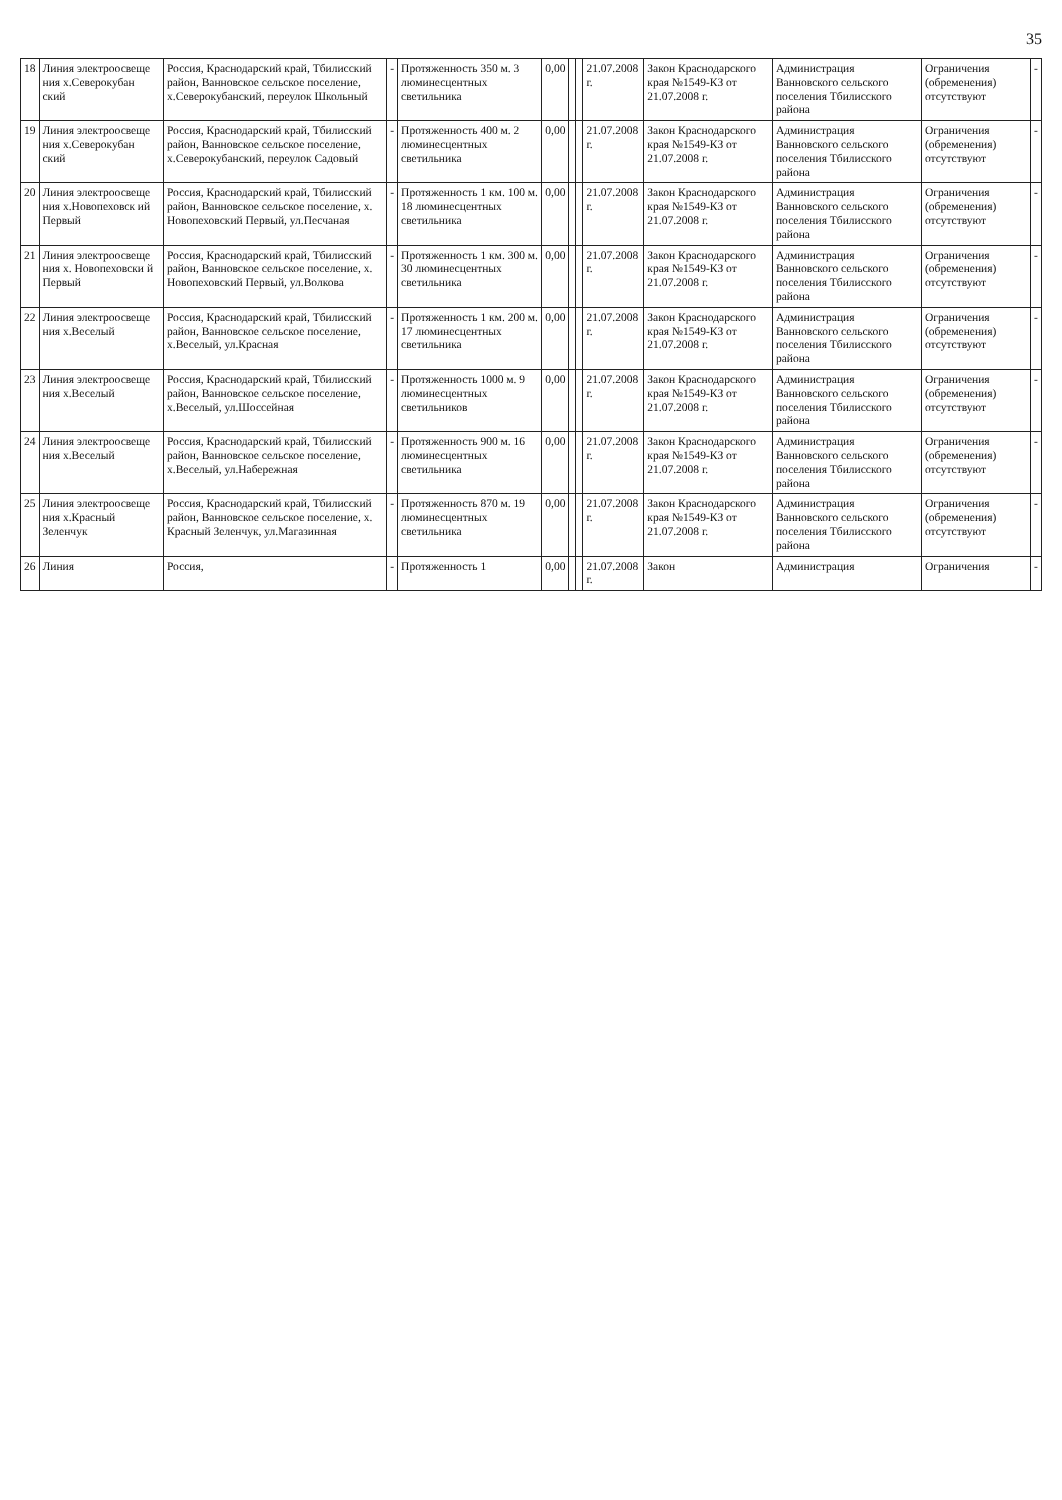35
| 18 | Линия электроосвеще ния х.Северокубан ский | Россия, Краснодарский край, Тбилисский район, Ванновское сельское поселение, х.Северокубанский, переулок Школьный | - | Протяженность 350 м. 3 люминесцентных светильника | 0,00 | | | 21.07.2008 г. | Закон Краснодарского края №1549-КЗ от 21.07.2008 г. | Администрация Ванновского сельского поселения Тбилисского района | Ограничения (обременения) отсутствуют | - |
| 19 | Линия электроосвеще ния х.Северокубан ский | Россия, Краснодарский край, Тбилисский район, Ванновское сельское поселение, х.Северокубанский, переулок Садовый | - | Протяженность 400 м. 2 люминесцентных светильника | 0,00 | | | 21.07.2008 г. | Закон Краснодарского края №1549-КЗ от 21.07.2008 г. | Администрация Ванновского сельского поселения Тбилисского района | Ограничения (обременения) отсутствуют | - |
| 20 | Линия электроосвеще ния х.Новопеховск ий Первый | Россия, Краснодарский край, Тбилисский район, Ванновское сельское поселение, х. Новопеховский Первый, ул.Песчаная | - | Протяженность 1 км. 100 м. 18 люминесцентных светильника | 0,00 | | | 21.07.2008 г. | Закон Краснодарского края №1549-КЗ от 21.07.2008 г. | Администрация Ванновского сельского поселения Тбилисского района | Ограничения (обременения) отсутствуют | - |
| 21 | Линия электроосвеще ния х. Новопеховски й Первый | Россия, Краснодарский край, Тбилисский район, Ванновское сельское поселение, х. Новопеховский Первый, ул.Волкова | - | Протяженность 1 км. 300 м. 30 люминесцентных светильника | 0,00 | | | 21.07.2008 г. | Закон Краснодарского края №1549-КЗ от 21.07.2008 г. | Администрация Ванновского сельского поселения Тбилисского района | Ограничения (обременения) отсутствуют | - |
| 22 | Линия электроосвеще ния х.Веселый | Россия, Краснодарский край, Тбилисский район, Ванновское сельское поселение, х.Веселый, ул.Красная | - | Протяженность 1 км. 200 м. 17 люминесцентных светильника | 0,00 | | | 21.07.2008 г. | Закон Краснодарского края №1549-КЗ от 21.07.2008 г. | Администрация Ванновского сельского поселения Тбилисского района | Ограничения (обременения) отсутствуют | - |
| 23 | Линия электроосвеще ния х.Веселый | Россия, Краснодарский край, Тбилисский район, Ванновское сельское поселение, х.Веселый, ул.Шоссейная | - | Протяженность 1000 м. 9 люминесцентных светильников | 0,00 | | | 21.07.2008 г. | Закон Краснодарского края №1549-КЗ от 21.07.2008 г. | Администрация Ванновского сельского поселения Тбилисского района | Ограничения (обременения) отсутствуют | - |
| 24 | Линия электроосвеще ния х.Веселый | Россия, Краснодарский край, Тбилисский район, Ванновское сельское поселение, х.Веселый, ул.Набережная | - | Протяженность 900 м. 16 люминесцентных светильника | 0,00 | | | 21.07.2008 г. | Закон Краснодарского края №1549-КЗ от 21.07.2008 г. | Администрация Ванновского сельского поселения Тбилисского района | Ограничения (обременения) отсутствуют | - |
| 25 | Линия электроосвеще ния х.Красный Зеленчук | Россия, Краснодарский край, Тбилисский район, Ванновское сельское поселение, х. Красный Зеленчук, ул.Магазинная | - | Протяженность 870 м. 19 люминесцентных светильника | 0,00 | | | 21.07.2008 г. | Закон Краснодарского края №1549-КЗ от 21.07.2008 г. | Администрация Ванновского сельского поселения Тбилисского района | Ограничения (обременения) отсутствуют | - |
| 26 | Линия | Россия, | - | Протяженность 1 | 0,00 | | | 21.07.2008 г. | Закон | Администрация | Ограничения | - |